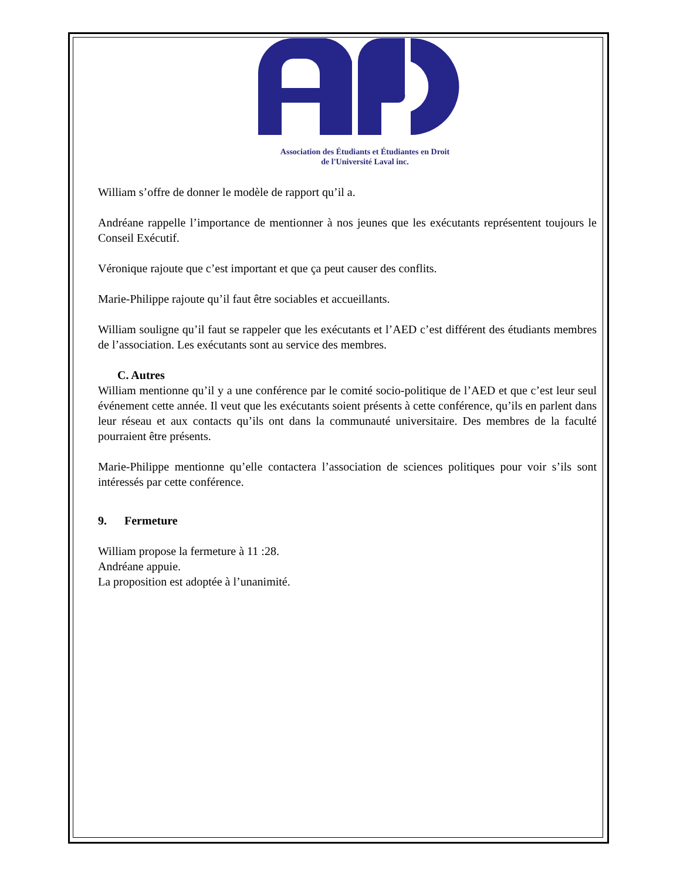Association des Étudiants et Étudiantes en Droit
de l'Université Laval inc.
William s’offre de donner le modèle de rapport qu’il a.
Andréane rappelle l’importance de mentionner à nos jeunes que les exécutants représentent toujours le Conseil Exécutif.
Véronique rajoute que c’est important et que ça peut causer des conflits.
Marie-Philippe rajoute qu’il faut être sociables et accueillants.
William souligne qu’il faut se rappeler que les exécutants et l’AED c’est différent des étudiants membres de l’association. Les exécutants sont au service des membres.
C. Autres
William mentionne qu’il y a une conférence par le comité socio-politique de l’AED et que c’est leur seul événement cette année. Il veut que les exécutants soient présents à cette conférence, qu’ils en parlent dans leur réseau et aux contacts qu’ils ont dans la communauté universitaire. Des membres de la faculté pourraient être présents.
Marie-Philippe mentionne qu’elle contactera l’association de sciences politiques pour voir s’ils sont intéressés par cette conférence.
9. Fermeture
William propose la fermeture à 11 :28.
Andréane appuie.
La proposition est adoptée à l’unanimité.